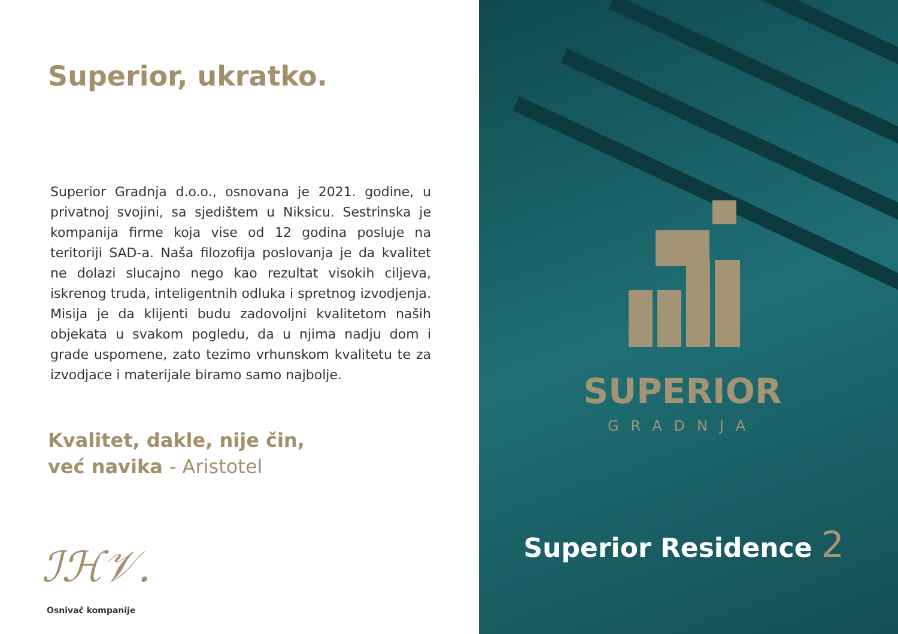Superior, ukratko.
Superior Gradnja d.o.o., osnovana je 2021. godine, u privatnoj svojini, sa sjedištem u Niksicu. Sestrinska je kompanija firme koja vise od 12 godina posluje na teritoriji SAD-a. Naša filozofija poslovanja je da kvalitet ne dolazi slucajno nego kao rezultat visokih ciljeva, iskrenog truda, inteligentnih odluka i spretnog izvodjenja. Misija je da klijenti budu zadovoljni kvalitetom naših objekata u svakom pogledu, da u njima nadju dom i grade uspomene, zato tezimo vrhunskom kvalitetu te za izvodjace i materijale biramo samo najbolje.
Kvalitet, dakle, nije čin,
već navika - Aristotel
ℐℋ𝒱.
Osnivač kompanije
SUPERIOR
GRADNJA
Superior Residence 2